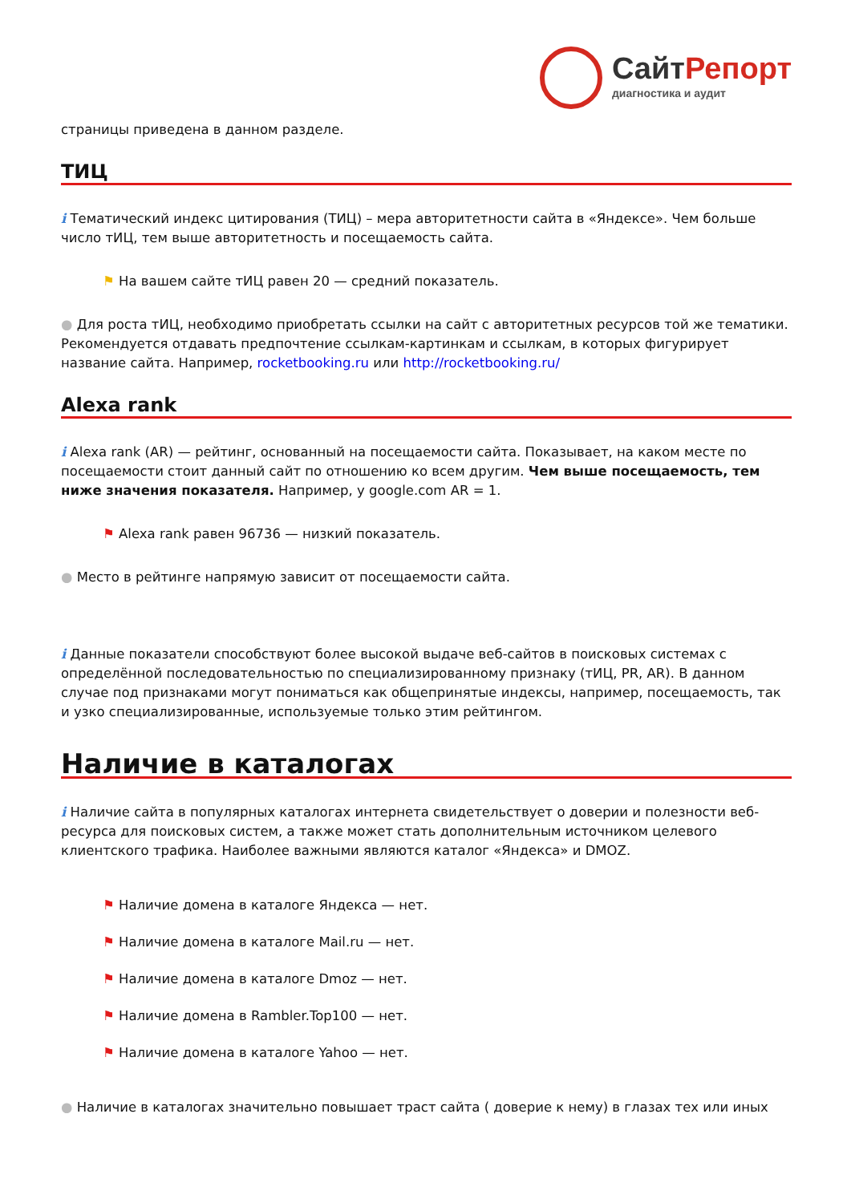Сайт Репорт
диагностика и аудит
страницы приведена в данном разделе.
ТИЦ
i Тематический индекс цитирования (ТИЦ) – мера авторитетности сайта в «Яндексе». Чем больше число тИЦ, тем выше авторитетность и посещаемость сайта.
⚑ На вашем сайте тИЦ равен 20 — средний показатель.
● Для роста тИЦ, необходимо приобретать ссылки на сайт с авторитетных ресурсов той же тематики. Рекомендуется отдавать предпочтение ссылкам-картинкам и ссылкам, в которых фигурирует название сайта. Например, rocketbooking.ru или http://rocketbooking.ru/
Alexa rank
i Alexa rank (AR) — рейтинг, основанный на посещаемости сайта. Показывает, на каком месте по посещаемости стоит данный сайт по отношению ко всем другим. Чем выше посещаемость, тем ниже значения показателя. Например, у google.com AR = 1.
⚑ Alexa rank равен 96736 — низкий показатель.
● Место в рейтинге напрямую зависит от посещаемости сайта.
i Данные показатели способствуют более высокой выдаче веб-сайтов в поисковых системах с определённой последовательностью по специализированному признаку (тИЦ, PR, AR). В данном случае под признаками могут пониматься как общепринятые индексы, например, посещаемость, так и узко специализированные, используемые только этим рейтингом.
Наличие в каталогах
i Наличие сайта в популярных каталогах интернета свидетельствует о доверии и полезности веб-ресурса для поисковых систем, а также может стать дополнительным источником целевого клиентского трафика. Наиболее важными являются каталог «Яндекса» и DMOZ.
⚑ Наличие домена в каталоге Яндекса — нет.
⚑ Наличие домена в каталоге Mail.ru — нет.
⚑ Наличие домена в каталоге Dmoz — нет.
⚑ Наличие домена в Rambler.Top100 — нет.
⚑ Наличие домена в каталоге Yahoo — нет.
● Наличие в каталогах значительно повышает траст сайта ( доверие к нему) в глазах тех или иных